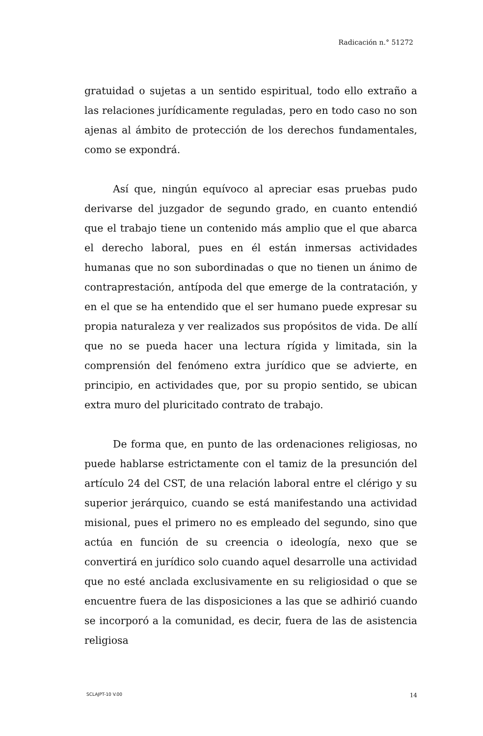Radicación n.° 51272
gratuidad o sujetas a un sentido espiritual, todo ello extraño a las relaciones jurídicamente reguladas, pero en todo caso no son ajenas al ámbito de protección de los derechos fundamentales, como se expondrá.
Así que, ningún equívoco al apreciar esas pruebas pudo derivarse del juzgador de segundo grado, en cuanto entendió que el trabajo tiene un contenido más amplio que el que abarca el derecho laboral, pues en él están inmersas actividades humanas que no son subordinadas o que no tienen un ánimo de contraprestación, antípoda del que emerge de la contratación, y en el que se ha entendido que el ser humano puede expresar su propia naturaleza y ver realizados sus propósitos de vida. De allí que no se pueda hacer una lectura rígida y limitada, sin la comprensión del fenómeno extra jurídico que se advierte, en principio, en actividades que, por su propio sentido, se ubican extra muro del pluricitado contrato de trabajo.
De forma que, en punto de las ordenaciones religiosas, no puede hablarse estrictamente con el tamiz de la presunción del artículo 24 del CST, de una relación laboral entre el clérigo y su superior jerárquico, cuando se está manifestando una actividad misional, pues el primero no es empleado del segundo, sino que actúa en función de su creencia o ideología, nexo que se convertirá en jurídico solo cuando aquel desarrolle una actividad que no esté anclada exclusivamente en su religiosidad o que se encuentre fuera de las disposiciones a las que se adhirió cuando se incorporó a la comunidad, es decir, fuera de las de asistencia religiosa
SCLAJPT-10 V.00 14